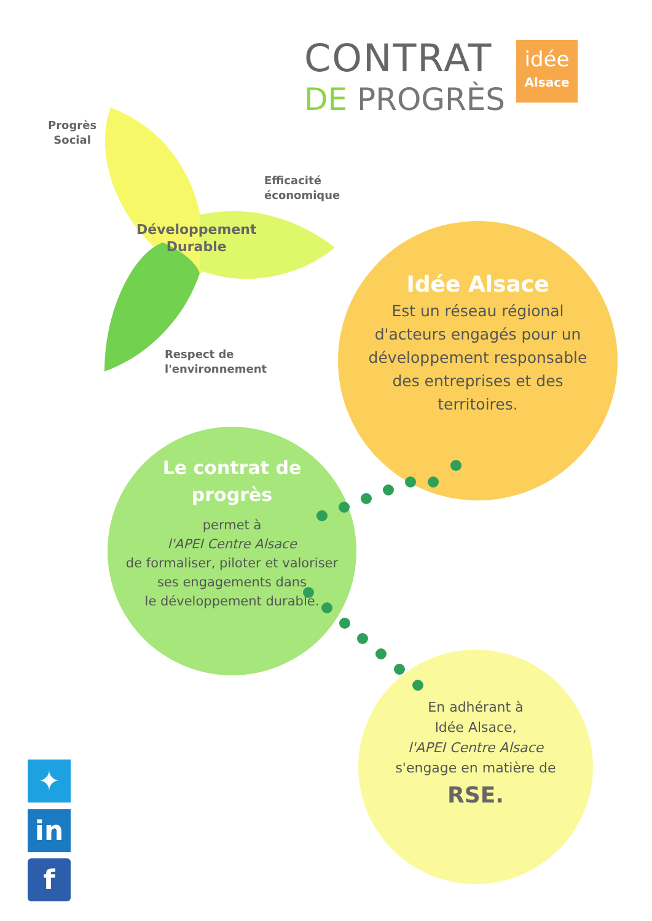CONTRAT
DE PROGRÈS
idée
Alsace
Progrès
Social
Efficacité
économique
Développement
Durable
Respect de
l'environnement
Idée Alsace
Est un réseau régional d'acteurs engagés pour un développement responsable des entreprises et des territoires.
Le contrat de
progrès
permet à
l'APEI Centre Alsace
de formaliser, piloter et valoriser ses engagements dans
le développement durable.
En adhérant à
Idée Alsace,
l'APEI Centre Alsace
s'engage en matière de
RSE.
✦
in
f